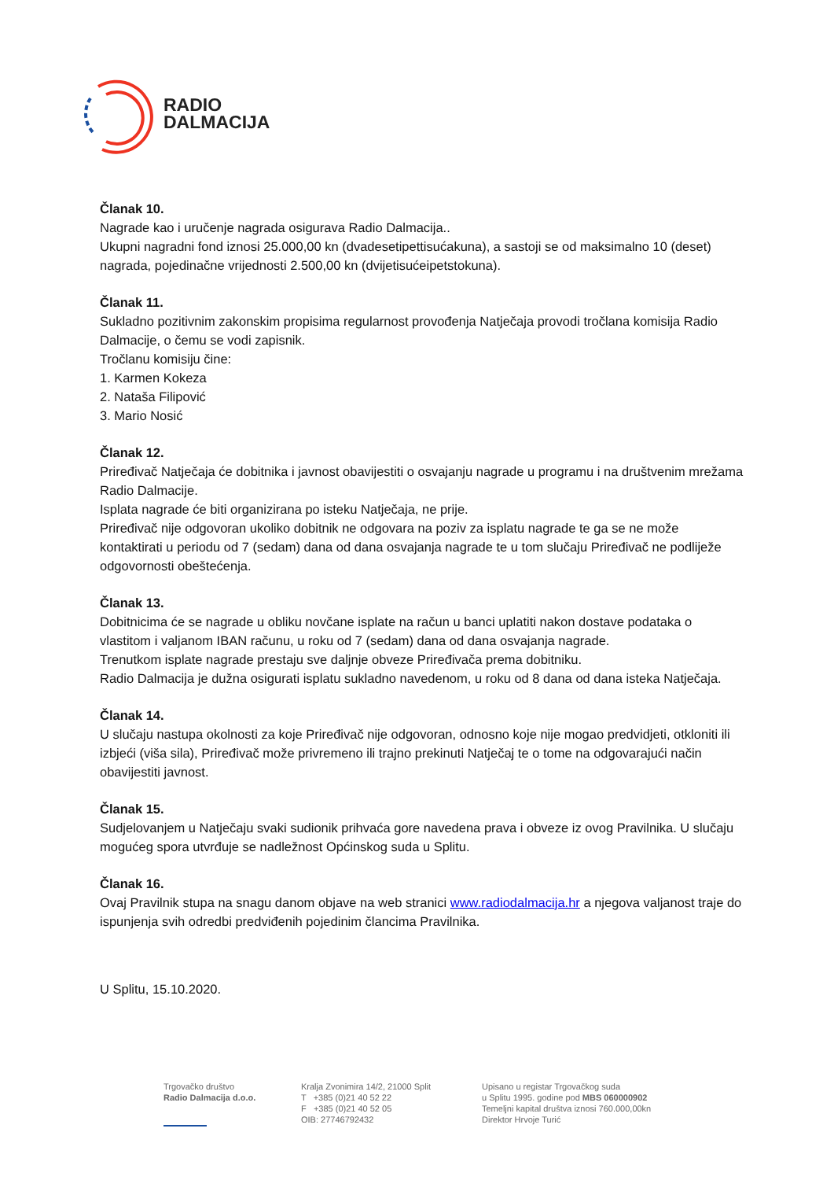RADIO
DALMACIJA
Članak 10.
Nagrade kao i uručenje nagrada osigurava Radio Dalmacija..
Ukupni nagradni fond iznosi 25.000,00 kn (dvadesetipettisućakuna), a sastoji se od maksimalno 10 (deset) nagrada, pojedinačne vrijednosti 2.500,00 kn (dvijetisućeipetstokuna).
Članak 11.
Sukladno pozitivnim zakonskim propisima regularnost provođenja Natječaja provodi tročlana komisija Radio Dalmacije, o čemu se vodi zapisnik.
Tročlanu komisiju čine:
1. Karmen Kokeza
2. Nataša Filipović
3. Mario Nosić
Članak 12.
Priređivač Natječaja će dobitnika i javnost obavijestiti o osvajanju nagrade u programu i na društvenim mrežama Radio Dalmacije.
Isplata nagrade će biti organizirana po isteku Natječaja, ne prije.
Priređivač nije odgovoran ukoliko dobitnik ne odgovara na poziv za isplatu nagrade te ga se ne može kontaktirati u periodu od 7 (sedam) dana od dana osvajanja nagrade te u tom slučaju Priređivač ne podliježe odgovornosti obeštećenja.
Članak 13.
Dobitnicima će se nagrade u obliku novčane isplate na račun u banci uplatiti nakon dostave podataka o vlastitom i valjanom IBAN računu, u roku od 7 (sedam) dana od dana osvajanja nagrade.
Trenutkom isplate nagrade prestaju sve daljnje obveze Priređivača prema dobitniku.
Radio Dalmacija je dužna osigurati isplatu sukladno navedenom, u roku od 8 dana od dana isteka Natječaja.
Članak 14.
U slučaju nastupa okolnosti za koje Priređivač nije odgovoran, odnosno koje nije mogao predvidjeti, otkloniti ili izbjeći (viša sila), Priređivač može privremeno ili trajno prekinuti Natječaj te o tome na odgovarajući način obavijestiti javnost.
Članak 15.
Sudjelovanjem u Natječaju svaki sudionik prihvaća gore navedena prava i obveze iz ovog Pravilnika. U slučaju mogućeg spora utvrđuje se nadležnost Općinskog suda u Splitu.
Članak 16.
Ovaj Pravilnik stupa na snagu danom objave na web stranici www.radiodalmacija.hr a njegova valjanost traje do ispunjenja svih odredbi predviđenih pojedinim člancima Pravilnika.
U Splitu, 15.10.2020.
Trgovačko društvo
Radio Dalmacija d.o.o.
Kralja Zvonimira 14/2, 21000 Split
T +385 (0)21 40 52 22
F +385 (0)21 40 52 05
OIB: 27746792432
Upisano u registar Trgovačkog suda
u Splitu 1995. godine pod MBS 060000902
Temeljni kapital društva iznosi 760.000,00kn
Direktor Hrvoje Turić